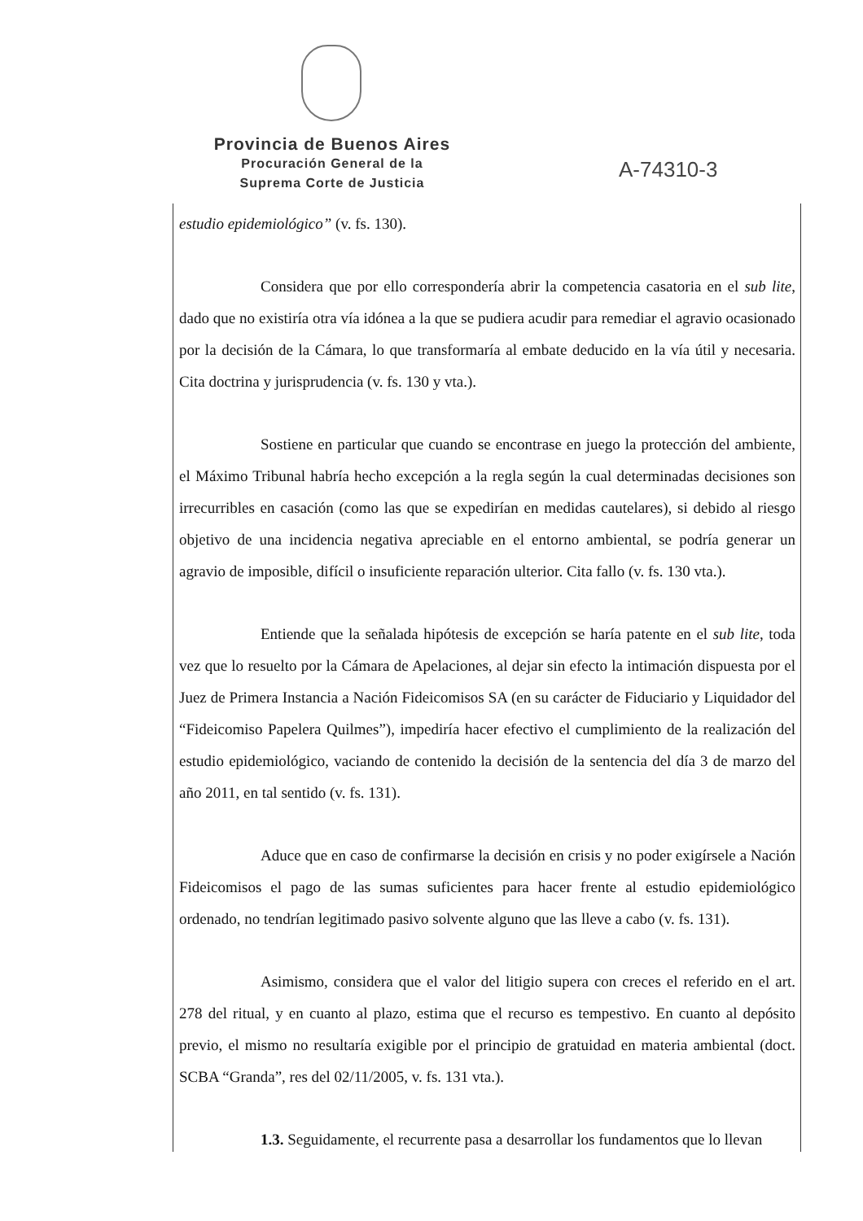Provincia de Buenos Aires
Procuración General de la
Suprema Corte de Justicia
A-74310-3
estudio epidemiológico” (v. fs. 130).
Considera que por ello correspondería abrir la competencia casatoria en el sub lite, dado que no existiría otra vía idónea a la que se pudiera acudir para remediar el agravio ocasionado por la decisión de la Cámara, lo que transformaría al embate deducido en la vía útil y necesaria. Cita doctrina y jurisprudencia (v. fs. 130 y vta.).
Sostiene en particular que cuando se encontrase en juego la protección del ambiente, el Máximo Tribunal habría hecho excepción a la regla según la cual determinadas decisiones son irrecurribles en casación (como las que se expedirían en medidas cautelares), si debido al riesgo objetivo de una incidencia negativa apreciable en el entorno ambiental, se podría generar un agravio de imposible, difícil o insuficiente reparación ulterior. Cita fallo (v. fs. 130 vta.).
Entiende que la señalada hipótesis de excepción se haría patente en el sub lite, toda vez que lo resuelto por la Cámara de Apelaciones, al dejar sin efecto la intimación dispuesta por el Juez de Primera Instancia a Nación Fideicomisos SA (en su carácter de Fiduciario y Liquidador del “Fideicomiso Papelera Quilmes”), impediría hacer efectivo el cumplimiento de la realización del estudio epidemiológico, vaciando de contenido la decisión de la sentencia del día 3 de marzo del año 2011, en tal sentido (v. fs. 131).
Aduce que en caso de confirmarse la decisión en crisis y no poder exigírsele a Nación Fideicomisos el pago de las sumas suficientes para hacer frente al estudio epidemiológico ordenado, no tendrían legitimado pasivo solvente alguno que las lleve a cabo (v. fs. 131).
Asimismo, considera que el valor del litigio supera con creces el referido en el art. 278 del ritual, y en cuanto al plazo, estima que el recurso es tempestivo. En cuanto al depósito previo, el mismo no resultaría exigible por el principio de gratuidad en materia ambiental (doct. SCBA “Granda”, res del 02/11/2005, v. fs. 131 vta.).
1.3. Seguidamente, el recurrente pasa a desarrollar los fundamentos que lo llevan